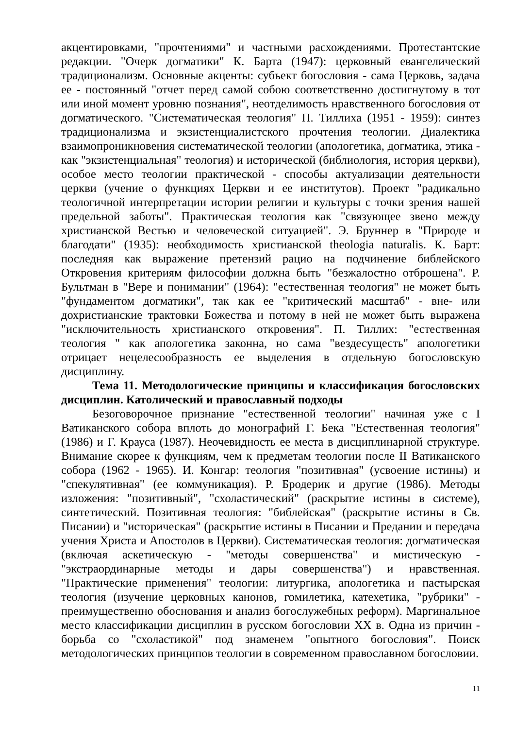акцентировками, "прочтениями" и частными расхождениями. Протестантские редакции. "Очерк догматики" К. Барта (1947): церковный евангелический традиционализм. Основные акценты: субъект богословия - сама Церковь, задача ее - постоянный "отчет перед самой собою соответственно достигнутому в тот или иной момент уровню познания", неотделимость нравственного богословия от догматического. "Систематическая теология" П. Тиллиха (1951 - 1959): синтез традиционализма и экзистенциалистского прочтения теологии. Диалектика взаимопроникновения систематической теологии (апологетика, догматика, этика - как "экзистенциальная" теология) и исторической (библиология, история церкви), особое место теологии практической - способы актуализации деятельности церкви (учение о функциях Церкви и ее институтов). Проект "радикально теологичной интерпретации истории религии и культуры с точки зрения нашей предельной заботы". Практическая теология как "связующее звено между христианской Вестью и человеческой ситуацией". Э. Бруннер в "Природе и благодати" (1935): необходимость христианской theologia naturalis. К. Барт: последняя как выражение претензий рацио на подчинение библейского Откровения критериям философии должна быть "безжалостно отброшена". Р. Бультман в "Вере и понимании" (1964): "естественная теология" не может быть "фундаментом догматики", так как ее "критический масштаб" - вне- или дохристианские трактовки Божества и потому в ней не может быть выражена "исключительность христианского откровения". П. Тиллих: "естественная теология " как апологетика законна, но сама "вездесущесть" апологетики отрицает нецелесообразность ее выделения в отдельную богословскую дисциплину.
Тема 11. Методологические принципы и классификация богословских дисциплин. Католический и православный подходы
Безоговорочное признание "естественной теологии" начиная уже с I Ватиканского собора вплоть до монографий Г. Бека "Естественная теология" (1986) и Г. Крауса (1987). Неочевидность ее места в дисциплинарной структуре. Внимание скорее к функциям, чем к предметам теологии после II Ватиканского собора (1962 - 1965). И. Конгар: теология "позитивная" (усвоение истины) и "спекулятивная" (ее коммуникация). Р. Бродерик и другие (1986). Методы изложения: "позитивный", "схоластический" (раскрытие истины в системе), синтетический. Позитивная теология: "библейская" (раскрытие истины в Св. Писании) и "историческая" (раскрытие истины в Писании и Предании и передача учения Христа и Апостолов в Церкви). Систематическая теология: догматическая (включая аскетическую - "методы совершенства" и мистическую - "экстраординарные методы и дары совершенства") и нравственная. "Практические применения" теологии: литургика, апологетика и пастырская теология (изучение церковных канонов, гомилетика, катехетика, "рубрики" - преимущественно обоснования и анализ богослужебных реформ). Маргинальное место классификации дисциплин в русском богословии XX в. Одна из причин - борьба со "схоластикой" под знаменем "опытного богословия". Поиск методологических принципов теологии в современном православном богословии.
11